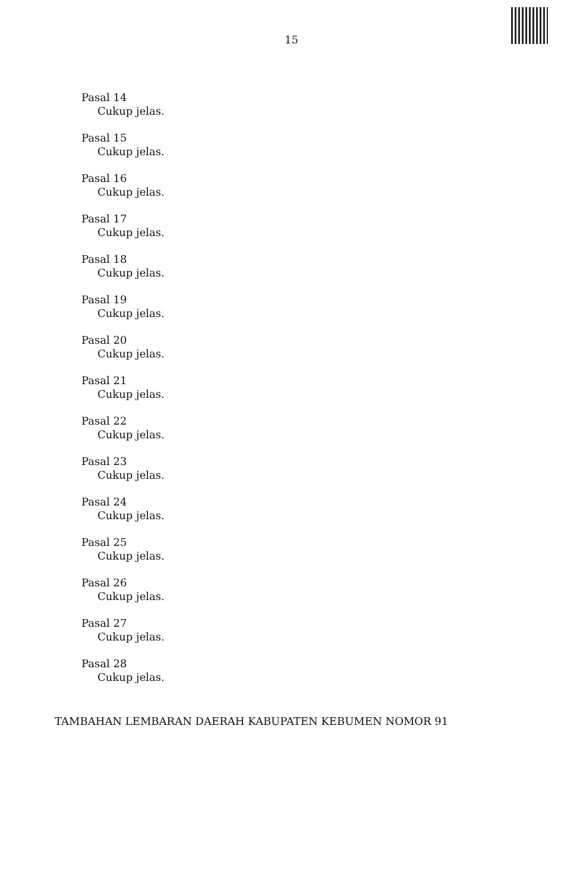15
Pasal 14
Cukup jelas.
Pasal 15
Cukup jelas.
Pasal 16
Cukup jelas.
Pasal 17
Cukup jelas.
Pasal 18
Cukup jelas.
Pasal 19
Cukup jelas.
Pasal 20
Cukup jelas.
Pasal 21
Cukup jelas.
Pasal 22
Cukup jelas.
Pasal 23
Cukup jelas.
Pasal 24
Cukup jelas.
Pasal 25
Cukup jelas.
Pasal 26
Cukup jelas.
Pasal 27
Cukup jelas.
Pasal 28
Cukup jelas.
TAMBAHAN LEMBARAN DAERAH KABUPATEN KEBUMEN NOMOR 91